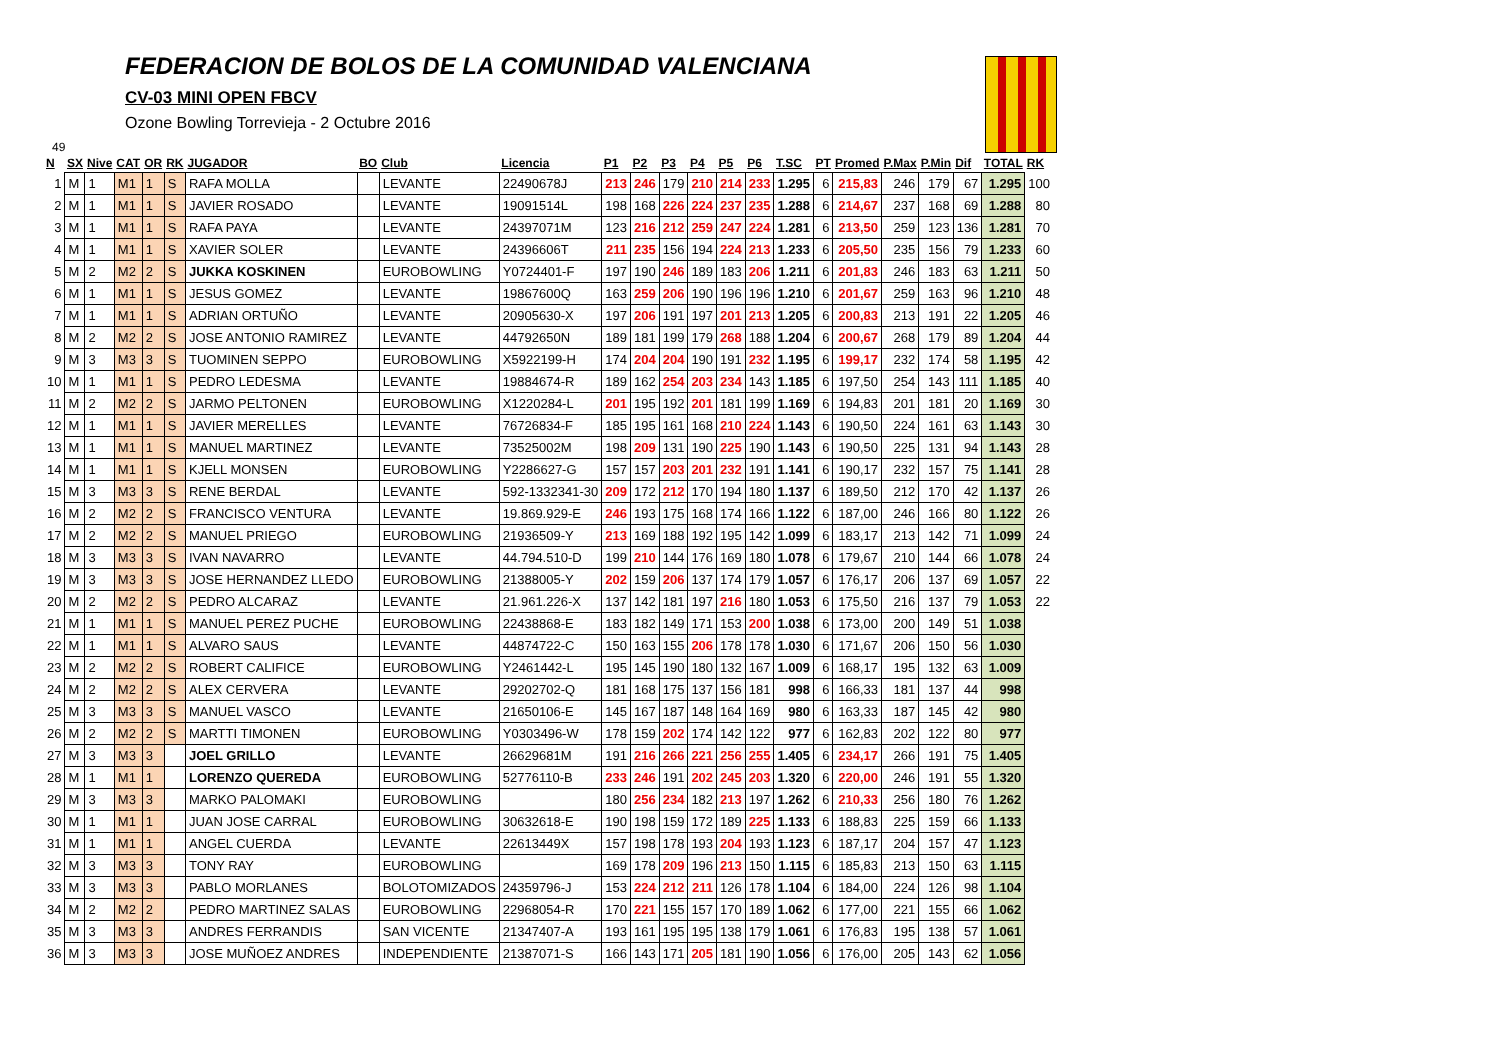FEDERACION DE BOLOS DE LA COMUNIDAD VALENCIANA
CV-03 MINI OPEN FBCV
Ozone Bowling Torrevieja - 2 Octubre 2016
49
| N | SX | Nive | CAT | OR | RK | JUGADOR | BO | Club | Licencia | P1 | P2 | P3 | P4 | P5 | P6 | T.SC | PT | Promed | P.Max | P.Min | Dif | TOTAL | RK |
| --- | --- | --- | --- | --- | --- | --- | --- | --- | --- | --- | --- | --- | --- | --- | --- | --- | --- | --- | --- | --- | --- | --- | --- |
| 1 | M | 1 | M1 | 1 | S | RAFA MOLLA | | LEVANTE | 22490678J | 213 | 246 | 179 | 210 | 214 | 233 | 1.295 | 6 | 215,83 | 246 | 179 | 67 | 1.295 | 100 |
| 2 | M | 1 | M1 | 1 | S | JAVIER ROSADO | | LEVANTE | 19091514L | 198 | 168 | 226 | 224 | 237 | 235 | 1.288 | 6 | 214,67 | 237 | 168 | 69 | 1.288 | 80 |
| 3 | M | 1 | M1 | 1 | S | RAFA PAYA | | LEVANTE | 24397071M | 123 | 216 | 212 | 259 | 247 | 224 | 1.281 | 6 | 213,50 | 259 | 123 | 136 | 1.281 | 70 |
| 4 | M | 1 | M1 | 1 | S | XAVIER SOLER | | LEVANTE | 24396606T | 211 | 235 | 156 | 194 | 224 | 213 | 1.233 | 6 | 205,50 | 235 | 156 | 79 | 1.233 | 60 |
| 5 | M | 2 | M2 | 2 | S | JUKKA KOSKINEN | | EUROBOWLING | Y0724401-F | 197 | 190 | 246 | 189 | 183 | 206 | 1.211 | 6 | 201,83 | 246 | 183 | 63 | 1.211 | 50 |
| 6 | M | 1 | M1 | 1 | S | JESUS GOMEZ | | LEVANTE | 19867600Q | 163 | 259 | 206 | 190 | 196 | 196 | 1.210 | 6 | 201,67 | 259 | 163 | 96 | 1.210 | 48 |
| 7 | M | 1 | M1 | 1 | S | ADRIAN ORTUÑO | | LEVANTE | 20905630-X | 197 | 206 | 191 | 197 | 201 | 213 | 1.205 | 6 | 200,83 | 213 | 191 | 22 | 1.205 | 46 |
| 8 | M | 2 | M2 | 2 | S | JOSE ANTONIO RAMIREZ | | LEVANTE | 44792650N | 189 | 181 | 199 | 179 | 268 | 188 | 1.204 | 6 | 200,67 | 268 | 179 | 89 | 1.204 | 44 |
| 9 | M | 3 | M3 | 3 | S | TUOMINEN SEPPO | | EUROBOWLING | X5922199-H | 174 | 204 | 204 | 190 | 191 | 232 | 1.195 | 6 | 199,17 | 232 | 174 | 58 | 1.195 | 42 |
| 10 | M | 1 | M1 | 1 | S | PEDRO LEDESMA | | LEVANTE | 19884674-R | 189 | 162 | 254 | 203 | 234 | 143 | 1.185 | 6 | 197,50 | 254 | 143 | 111 | 1.185 | 40 |
| 11 | M | 2 | M2 | 2 | S | JARMO PELTONEN | | EUROBOWLING | X1220284-L | 201 | 195 | 192 | 201 | 181 | 199 | 1.169 | 6 | 194,83 | 201 | 181 | 20 | 1.169 | 30 |
| 12 | M | 1 | M1 | 1 | S | JAVIER MERELLES | | LEVANTE | 76726834-F | 185 | 195 | 161 | 168 | 210 | 224 | 1.143 | 6 | 190,50 | 224 | 161 | 63 | 1.143 | 30 |
| 13 | M | 1 | M1 | 1 | S | MANUEL MARTINEZ | | LEVANTE | 73525002M | 198 | 209 | 131 | 190 | 225 | 190 | 1.143 | 6 | 190,50 | 225 | 131 | 94 | 1.143 | 28 |
| 14 | M | 1 | M1 | 1 | S | KJELL MONSEN | | EUROBOWLING | Y2286627-G | 157 | 157 | 203 | 201 | 232 | 191 | 1.141 | 6 | 190,17 | 232 | 157 | 75 | 1.141 | 28 |
| 15 | M | 3 | M3 | 3 | S | RENE BERDAL | | LEVANTE | 592-1332341-30 | 209 | 172 | 212 | 170 | 194 | 180 | 1.137 | 6 | 189,50 | 212 | 170 | 42 | 1.137 | 26 |
| 16 | M | 2 | M2 | 2 | S | FRANCISCO VENTURA | | LEVANTE | 19.869.929-E | 246 | 193 | 175 | 168 | 174 | 166 | 1.122 | 6 | 187,00 | 246 | 166 | 80 | 1.122 | 26 |
| 17 | M | 2 | M2 | 2 | S | MANUEL PRIEGO | | EUROBOWLING | 21936509-Y | 213 | 169 | 188 | 192 | 195 | 142 | 1.099 | 6 | 183,17 | 213 | 142 | 71 | 1.099 | 24 |
| 18 | M | 3 | M3 | 3 | S | IVAN NAVARRO | | LEVANTE | 44.794.510-D | 199 | 210 | 144 | 176 | 169 | 180 | 1.078 | 6 | 179,67 | 210 | 144 | 66 | 1.078 | 24 |
| 19 | M | 3 | M3 | 3 | S | JOSE HERNANDEZ LLEDO | | EUROBOWLING | 21388005-Y | 202 | 159 | 206 | 137 | 174 | 179 | 1.057 | 6 | 176,17 | 206 | 137 | 69 | 1.057 | 22 |
| 20 | M | 2 | M2 | 2 | S | PEDRO ALCARAZ | | LEVANTE | 21.961.226-X | 137 | 142 | 181 | 197 | 216 | 180 | 1.053 | 6 | 175,50 | 216 | 137 | 79 | 1.053 | 22 |
| 21 | M | 1 | M1 | 1 | S | MANUEL PEREZ PUCHE | | EUROBOWLING | 22438868-E | 183 | 182 | 149 | 171 | 153 | 200 | 1.038 | 6 | 173,00 | 200 | 149 | 51 | 1.038 | |
| 22 | M | 1 | M1 | 1 | S | ALVARO SAUS | | LEVANTE | 44874722-C | 150 | 163 | 155 | 206 | 178 | 178 | 1.030 | 6 | 171,67 | 206 | 150 | 56 | 1.030 | |
| 23 | M | 2 | M2 | 2 | S | ROBERT CALIFICE | | EUROBOWLING | Y2461442-L | 195 | 145 | 190 | 180 | 132 | 167 | 1.009 | 6 | 168,17 | 195 | 132 | 63 | 1.009 | |
| 24 | M | 2 | M2 | 2 | S | ALEX CERVERA | | LEVANTE | 29202702-Q | 181 | 168 | 175 | 137 | 156 | 181 | 998 | 6 | 166,33 | 181 | 137 | 44 | 998 | |
| 25 | M | 3 | M3 | 3 | S | MANUEL VASCO | | LEVANTE | 21650106-E | 145 | 167 | 187 | 148 | 164 | 169 | 980 | 6 | 163,33 | 187 | 145 | 42 | 980 | |
| 26 | M | 2 | M2 | 2 | S | MARTTI TIMONEN | | EUROBOWLING | Y0303496-W | 178 | 159 | 202 | 174 | 142 | 122 | 977 | 6 | 162,83 | 202 | 122 | 80 | 977 | |
| 27 | M | 3 | M3 | 3 | | JOEL GRILLO | | LEVANTE | 26629681M | 191 | 216 | 266 | 221 | 256 | 255 | 1.405 | 6 | 234,17 | 266 | 191 | 75 | 1.405 | |
| 28 | M | 1 | M1 | 1 | | LORENZO QUEREDA | | EUROBOWLING | 52776110-B | 233 | 246 | 191 | 202 | 245 | 203 | 1.320 | 6 | 220,00 | 246 | 191 | 55 | 1.320 | |
| 29 | M | 3 | M3 | 3 | | MARKO PALOMAKI | | EUROBOWLING | | 180 | 256 | 234 | 182 | 213 | 197 | 1.262 | 6 | 210,33 | 256 | 180 | 76 | 1.262 | |
| 30 | M | 1 | M1 | 1 | | JUAN JOSE CARRAL | | EUROBOWLING | 30632618-E | 190 | 198 | 159 | 172 | 189 | 225 | 1.133 | 6 | 188,83 | 225 | 159 | 66 | 1.133 | |
| 31 | M | 1 | M1 | 1 | | ANGEL CUERDA | | LEVANTE | 22613449X | 157 | 198 | 178 | 193 | 204 | 193 | 1.123 | 6 | 187,17 | 204 | 157 | 47 | 1.123 | |
| 32 | M | 3 | M3 | 3 | | TONY RAY | | EUROBOWLING | | 169 | 178 | 209 | 196 | 213 | 150 | 1.115 | 6 | 185,83 | 213 | 150 | 63 | 1.115 | |
| 33 | M | 3 | M3 | 3 | | PABLO MORLANES | | BOLOTOMIZADOS | 24359796-J | 153 | 224 | 212 | 211 | 126 | 178 | 1.104 | 6 | 184,00 | 224 | 126 | 98 | 1.104 | |
| 34 | M | 2 | M2 | 2 | | PEDRO MARTINEZ SALAS | | EUROBOWLING | 22968054-R | 170 | 221 | 155 | 157 | 170 | 189 | 1.062 | 6 | 177,00 | 221 | 155 | 66 | 1.062 | |
| 35 | M | 3 | M3 | 3 | | ANDRES FERRANDIS | | SAN VICENTE | 21347407-A | 193 | 161 | 195 | 195 | 138 | 179 | 1.061 | 6 | 176,83 | 195 | 138 | 57 | 1.061 | |
| 36 | M | 3 | M3 | 3 | | JOSE MUÑOEZ ANDRES | | INDEPENDIENTE | 21387071-S | 166 | 143 | 171 | 205 | 181 | 190 | 1.056 | 6 | 176,00 | 205 | 143 | 62 | 1.056 | |